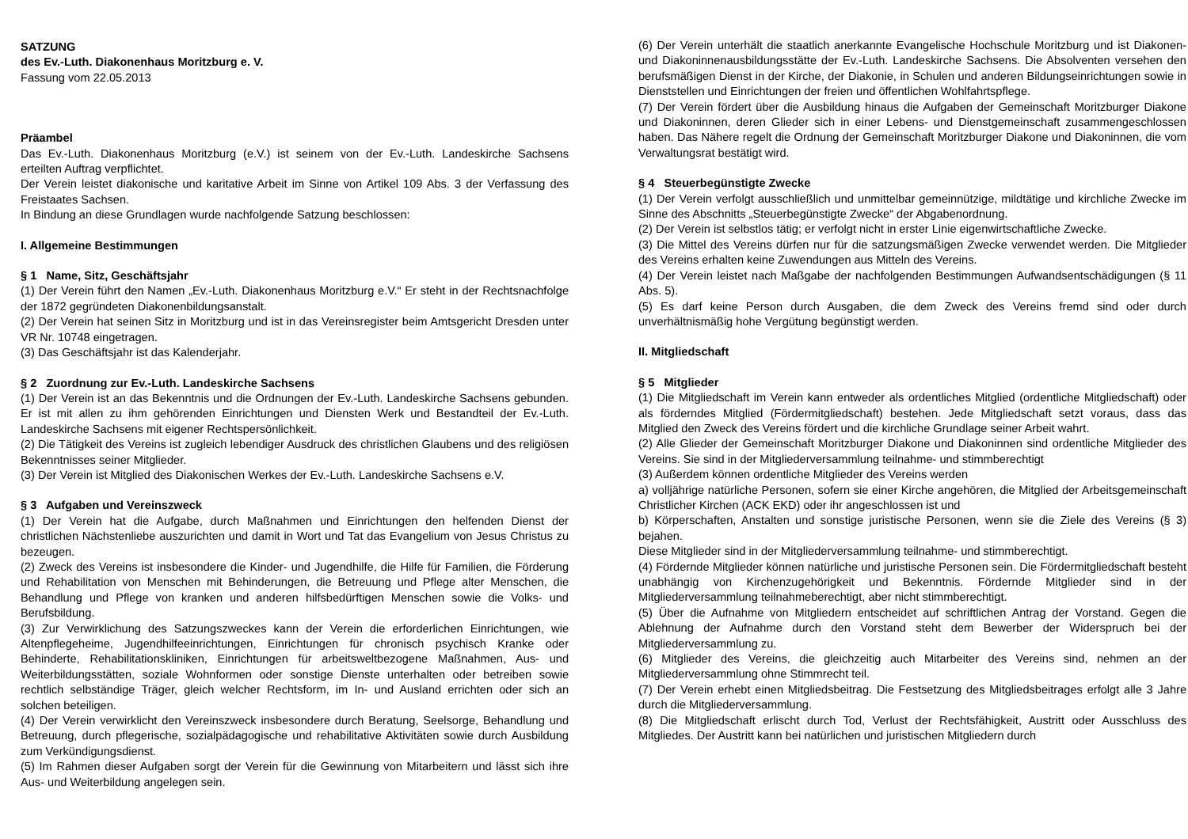SATZUNG
des Ev.-Luth. Diakonenhaus Moritzburg e. V.
Fassung vom 22.05.2013
Präambel
Das Ev.-Luth. Diakonenhaus Moritzburg (e.V.) ist seinem von der Ev.-Luth. Landeskirche Sachsens erteilten Auftrag verpflichtet.
Der Verein leistet diakonische und karitative Arbeit im Sinne von Artikel 109 Abs. 3 der Verfassung des Freistaates Sachsen.
In Bindung an diese Grundlagen wurde nachfolgende Satzung beschlossen:
I. Allgemeine Bestimmungen
§ 1 Name, Sitz, Geschäftsjahr
(1) Der Verein führt den Namen „Ev.-Luth. Diakonenhaus Moritzburg e.V.“ Er steht in der Rechtsnachfolge der 1872 gegründeten Diakonenbildungsanstalt.
(2) Der Verein hat seinen Sitz in Moritzburg und ist in das Vereinsregister beim Amtsgericht Dresden unter VR Nr. 10748 eingetragen.
(3) Das Geschäftsjahr ist das Kalenderjahr.
§ 2 Zuordnung zur Ev.-Luth. Landeskirche Sachsens
(1) Der Verein ist an das Bekenntnis und die Ordnungen der Ev.-Luth. Landeskirche Sachsens gebunden. Er ist mit allen zu ihm gehörenden Einrichtungen und Diensten Werk und Bestandteil der Ev.-Luth. Landeskirche Sachsens mit eigener Rechtspersönlichkeit.
(2) Die Tätigkeit des Vereins ist zugleich lebendiger Ausdruck des christlichen Glaubens und des religiösen Bekenntnisses seiner Mitglieder.
(3) Der Verein ist Mitglied des Diakonischen Werkes der Ev.-Luth. Landeskirche Sachsens e.V.
§ 3 Aufgaben und Vereinszweck
(1) Der Verein hat die Aufgabe, durch Maßnahmen und Einrichtungen den helfenden Dienst der christlichen Nächstenliebe auszurichten und damit in Wort und Tat das Evangelium von Jesus Christus zu bezeugen.
(2) Zweck des Vereins ist insbesondere die Kinder- und Jugendhilfe, die Hilfe für Familien, die Förderung und Rehabilitation von Menschen mit Behinderungen, die Betreuung und Pflege alter Menschen, die Behandlung und Pflege von kranken und anderen hilfsbedürftigen Menschen sowie die Volks- und Berufsbildung.
(3) Zur Verwirklichung des Satzungszweckes kann der Verein die erforderlichen Einrichtungen, wie Altenpflegeheime, Jugendhilfeeinrichtungen, Einrichtungen für chronisch psychisch Kranke oder Behinderte, Rehabilitationskliniken, Einrichtungen für arbeitsweltbezogene Maßnahmen, Aus- und Weiterbildungsstätten, soziale Wohnformen oder sonstige Dienste unterhalten oder betreiben sowie rechtlich selbständige Träger, gleich welcher Rechtsform, im In- und Ausland errichten oder sich an solchen beteiligen.
(4) Der Verein verwirklicht den Vereinszweck insbesondere durch Beratung, Seelsorge, Behandlung und Betreuung, durch pflegerische, sozialpädagogische und rehabilitative Aktivitäten sowie durch Ausbildung zum Verkündigungsdienst.
(5) Im Rahmen dieser Aufgaben sorgt der Verein für die Gewinnung von Mitarbeitern und lässt sich ihre Aus- und Weiterbildung angelegen sein.
(6) Der Verein unterhält die staatlich anerkannte Evangelische Hochschule Moritzburg und ist Diakonen- und Diakoninnenausbildungsstätte der Ev.-Luth. Landeskirche Sachsens. Die Absolventen versehen den berufsmäßigen Dienst in der Kirche, der Diakonie, in Schulen und anderen Bildungseinrichtungen sowie in Dienststellen und Einrichtungen der freien und öffentlichen Wohlfahrtspflege.
(7) Der Verein fördert über die Ausbildung hinaus die Aufgaben der Gemeinschaft Moritzburger Diakone und Diakoninnen, deren Glieder sich in einer Lebens- und Dienstgemeinschaft zusammengeschlossen haben. Das Nähere regelt die Ordnung der Gemeinschaft Moritzburger Diakone und Diakoninnen, die vom Verwaltungsrat bestätigt wird.
§ 4 Steuerbegünstigte Zwecke
(1) Der Verein verfolgt ausschließlich und unmittelbar gemeinnützige, mildtätige und kirchliche Zwecke im Sinne des Abschnitts „Steuerbegünstigte Zwecke“ der Abgabenordnung.
(2) Der Verein ist selbstlos tätig; er verfolgt nicht in erster Linie eigenwirtschaftliche Zwecke.
(3) Die Mittel des Vereins dürfen nur für die satzungsmäßigen Zwecke verwendet werden. Die Mitglieder des Vereins erhalten keine Zuwendungen aus Mitteln des Vereins.
(4) Der Verein leistet nach Maßgabe der nachfolgenden Bestimmungen Aufwandsentschädigungen (§ 11 Abs. 5).
(5) Es darf keine Person durch Ausgaben, die dem Zweck des Vereins fremd sind oder durch unverhältnismäßig hohe Vergütung begünstigt werden.
II. Mitgliedschaft
§ 5 Mitglieder
(1) Die Mitgliedschaft im Verein kann entweder als ordentliches Mitglied (ordentliche Mitgliedschaft) oder als förderndes Mitglied (Fördermitgliedschaft) bestehen. Jede Mitgliedschaft setzt voraus, dass das Mitglied den Zweck des Vereins fördert und die kirchliche Grundlage seiner Arbeit wahrt.
(2) Alle Glieder der Gemeinschaft Moritzburger Diakone und Diakoninnen sind ordentliche Mitglieder des Vereins. Sie sind in der Mitgliederversammlung teilnahme- und stimmberechtigt
(3) Außerdem können ordentliche Mitglieder des Vereins werden
a) volljährige natürliche Personen, sofern sie einer Kirche angehören, die Mitglied der Arbeitsgemeinschaft Christlicher Kirchen (ACK EKD) oder ihr angeschlossen ist und
b) Körperschaften, Anstalten und sonstige juristische Personen, wenn sie die Ziele des Vereins (§ 3) bejahen.
Diese Mitglieder sind in der Mitgliederversammlung teilnahme- und stimmberechtigt.
(4) Fördernde Mitglieder können natürliche und juristische Personen sein. Die Fördermitgliedschaft besteht unabhängig von Kirchenzugehörigkeit und Bekenntnis. Fördernde Mitglieder sind in der Mitgliederversammlung teilnahmeberechtigt, aber nicht stimmberechtigt.
(5) Über die Aufnahme von Mitgliedern entscheidet auf schriftlichen Antrag der Vorstand. Gegen die Ablehnung der Aufnahme durch den Vorstand steht dem Bewerber der Widerspruch bei der Mitgliederversammlung zu.
(6) Mitglieder des Vereins, die gleichzeitig auch Mitarbeiter des Vereins sind, nehmen an der Mitgliederversammlung ohne Stimmrecht teil.
(7) Der Verein erhebt einen Mitgliedsbeitrag. Die Festsetzung des Mitgliedsbeitrages erfolgt alle 3 Jahre durch die Mitgliederversammlung.
(8) Die Mitgliedschaft erlischt durch Tod, Verlust der Rechtsfähigkeit, Austritt oder Ausschluss des Mitgliedes. Der Austritt kann bei natürlichen und juristischen Mitgliedern durch